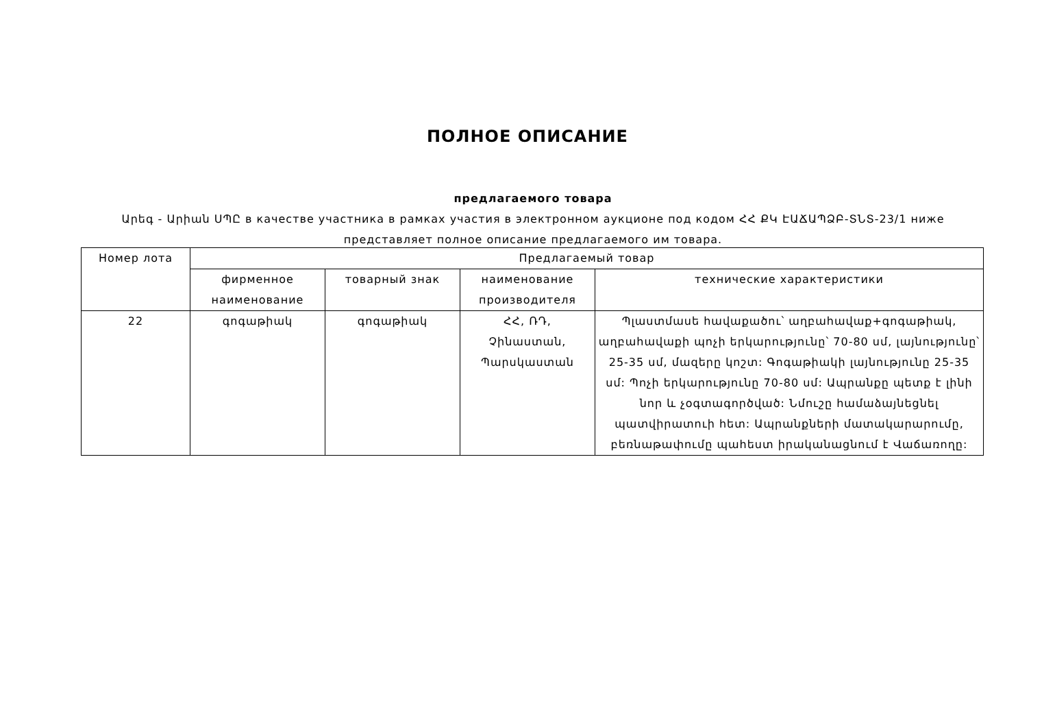ПОЛНОЕ ОПИСАНИЕ
предлагаемого товара
Արեգ - Արիան ՍՊԸ в качестве участника в рамках участия в электронном аукционе под кодом ՀՀ ՔԿ ԷԱՃԱՊՁԲ-ՏՆՏ-23/1 ниже представляет полное описание предлагаемого им товара.
| Номер лота | Предлагаемый товар | | | |
| --- | --- | --- | --- | --- |
| | фирменное наименование | товарный знак | наименование производителя | технические характеристики |
| 22 | գոգաթիակ | գոգաթիակ | ՀՀ, ՌԴ, Չինաստան, Պարսկաստան | Պլաստմասե հավաքածու՝ աղբահավաք+գոգաթիակ, աղբահավաքի պոչի երկարությունը՝ 70-80 սմ, լայնությունը՝ 25-35 սմ, մազերը կոշտ: Գոգաթիակի լայնությունը 25-35 սմ: Պոչի երկարությունը 70-80 սմ: Ապրանքը պետք է լինի նոր և չօգտագործված: Նմուշը համաձայնեցնել պատվիրատուի հետ: Ապրանքների մատակարարումը, բեռնաթափումը պահեստ իրականացնում է Վաճառողը: |